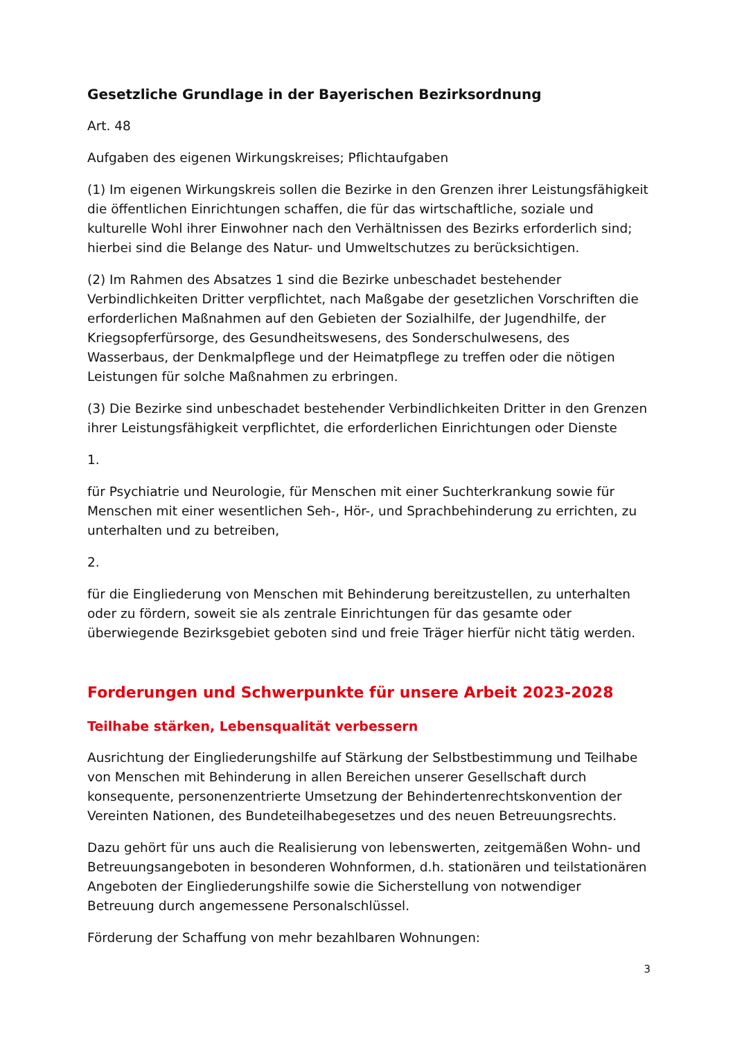Gesetzliche Grundlage in der Bayerischen Bezirksordnung
Art. 48
Aufgaben des eigenen Wirkungskreises; Pflichtaufgaben
(1) Im eigenen Wirkungskreis sollen die Bezirke in den Grenzen ihrer Leistungsfähigkeit die öffentlichen Einrichtungen schaffen, die für das wirtschaftliche, soziale und kulturelle Wohl ihrer Einwohner nach den Verhältnissen des Bezirks erforderlich sind; hierbei sind die Belange des Natur- und Umweltschutzes zu berücksichtigen.
(2) Im Rahmen des Absatzes 1 sind die Bezirke unbeschadet bestehender Verbindlichkeiten Dritter verpflichtet, nach Maßgabe der gesetzlichen Vorschriften die erforderlichen Maßnahmen auf den Gebieten der Sozialhilfe, der Jugendhilfe, der Kriegsopferfürsorge, des Gesundheitswesens, des Sonderschulwesens, des Wasserbaus, der Denkmalpflege und der Heimatpflege zu treffen oder die nötigen Leistungen für solche Maßnahmen zu erbringen.
(3) Die Bezirke sind unbeschadet bestehender Verbindlichkeiten Dritter in den Grenzen ihrer Leistungsfähigkeit verpflichtet, die erforderlichen Einrichtungen oder Dienste
1.
für Psychiatrie und Neurologie, für Menschen mit einer Suchterkrankung sowie für Menschen mit einer wesentlichen Seh-, Hör-, und Sprachbehinderung zu errichten, zu unterhalten und zu betreiben,
2.
für die Eingliederung von Menschen mit Behinderung bereitzustellen, zu unterhalten oder zu fördern, soweit sie als zentrale Einrichtungen für das gesamte oder überwiegende Bezirksgebiet geboten sind und freie Träger hierfür nicht tätig werden.
Forderungen und Schwerpunkte für unsere Arbeit 2023-2028
Teilhabe stärken, Lebensqualität verbessern
Ausrichtung der Eingliederungshilfe auf Stärkung der Selbstbestimmung und Teilhabe von Menschen mit Behinderung in allen Bereichen unserer Gesellschaft durch konsequente, personenzentrierte Umsetzung der Behindertenrechtskonvention der Vereinten Nationen, des Bundeteilhabegesetzes und des neuen Betreuungsrechts.
Dazu gehört für uns auch die Realisierung von lebenswerten, zeitgemäßen Wohn- und Betreuungsangeboten in besonderen Wohnformen, d.h. stationären und teilstationären Angeboten der Eingliederungshilfe sowie die Sicherstellung von notwendiger Betreuung durch angemessene Personalschlüssel.
Förderung der Schaffung von mehr bezahlbaren Wohnungen:
3